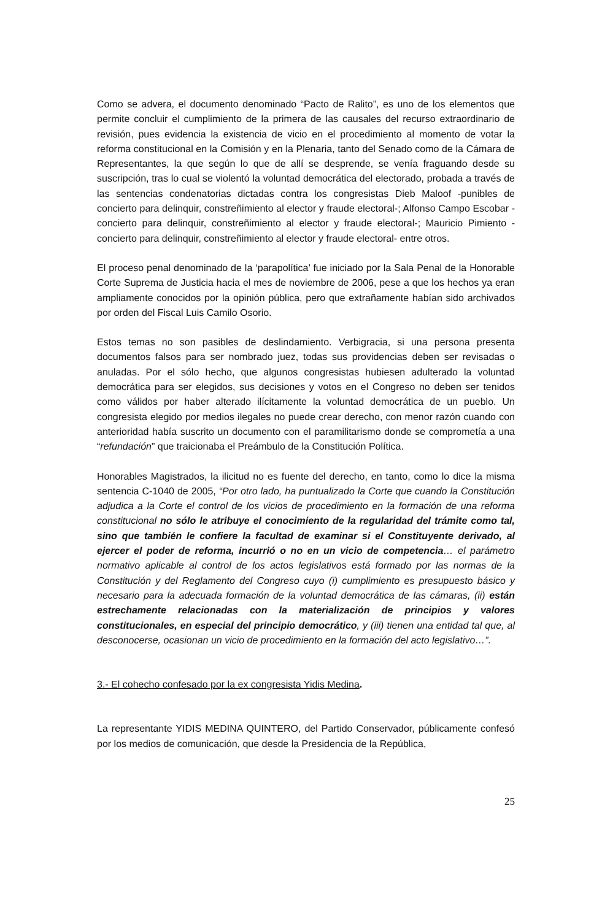Como se advera, el documento denominado “Pacto de Ralito”, es uno de los elementos que permite concluir el cumplimiento de la primera de las causales del recurso extraordinario de revisión, pues evidencia la existencia de vicio en el procedimiento al momento de votar la reforma constitucional en la Comisión y en la Plenaria, tanto del Senado como de la Cámara de Representantes, la que según lo que de allí se desprende, se venía fraguando desde su suscripción, tras lo cual se violentó la voluntad democrática del electorado, probada a través de las sentencias condenatorias dictadas contra los congresistas Dieb Maloof -punibles de concierto para delinquir, constreñimiento al elector y fraude electoral-; Alfonso Campo Escobar - concierto para delinquir, constreñimiento al elector y fraude electoral-; Mauricio Pimiento - concierto para delinquir, constreñimiento al elector y fraude electoral- entre otros.
El proceso penal denominado de la ‘parapolítica’ fue iniciado por la Sala Penal de la Honorable Corte Suprema de Justicia hacia el mes de noviembre de 2006, pese a que los hechos ya eran ampliamente conocidos por la opinión pública, pero que extrañamente habían sido archivados por orden del Fiscal Luis Camilo Osorio.
Estos temas no son pasibles de deslindamiento. Verbigracia, si una persona presenta documentos falsos para ser nombrado juez, todas sus providencias deben ser revisadas o anuladas. Por el sólo hecho, que algunos congresistas hubiesen adulterado la voluntad democrática para ser elegidos, sus decisiones y votos en el Congreso no deben ser tenidos como válidos por haber alterado ilícitamente la voluntad democrática de un pueblo. Un congresista elegido por medios ilegales no puede crear derecho, con menor razón cuando con anterioridad había suscrito un documento con el paramilitarismo donde se comprometía a una “refundación” que traicionaba el Preámbulo de la Constitución Política.
Honorables Magistrados, la ilicitud no es fuente del derecho, en tanto, como lo dice la misma sentencia C-1040 de 2005, “Por otro lado, ha puntualizado la Corte que cuando la Constitución adjudica a la Corte el control de los vicios de procedimiento en la formación de una reforma constitucional no sólo le atribuye el conocimiento de la regularidad del trámite como tal, sino que también le confiere la facultad de examinar si el Constituyente derivado, al ejercer el poder de reforma, incurrió o no en un vicio de competencia… el parámetro normativo aplicable al control de los actos legislativos está formado por las normas de la Constitución y del Reglamento del Congreso cuyo (i) cumplimiento es presupuesto básico y necesario para la adecuada formación de la voluntad democrática de las cámaras, (ii) están estrechamente relacionadas con la materialización de principios y valores constitucionales, en especial del principio democrático, y (iii) tienen una entidad tal que, al desconocerse, ocasionan un vicio de procedimiento en la formación del acto legislativo…”.
3.- El cohecho confesado por la ex congresista Yidis Medina.
La representante YIDIS MEDINA QUINTERO, del Partido Conservador, públicamente confesó por los medios de comunicación, que desde la Presidencia de la República,
25